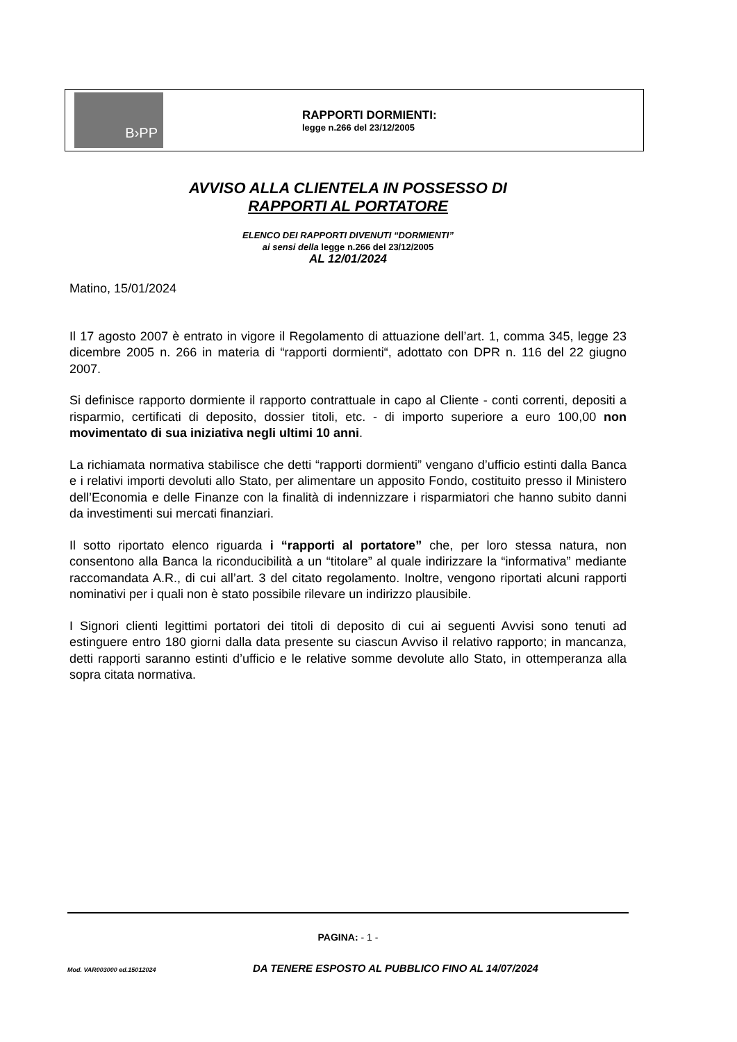B›PP
RAPPORTI DORMIENTI:
legge n.266 del 23/12/2005
AVVISO ALLA CLIENTELA IN POSSESSO DI
RAPPORTI AL PORTATORE
ELENCO DEI RAPPORTI DIVENUTI “DORMIENTI”
ai sensi della legge n.266 del 23/12/2005
AL 12/01/2024
Matino, 15/01/2024
Il 17 agosto 2007 è entrato in vigore il Regolamento di attuazione dell’art. 1, comma 345, legge 23 dicembre 2005 n. 266 in materia di “rapporti dormienti“, adottato con DPR n. 116 del 22 giugno 2007.
Si definisce rapporto dormiente il rapporto contrattuale in capo al Cliente - conti correnti, depositi a risparmio, certificati di deposito, dossier titoli, etc. - di importo superiore a euro 100,00 non movimentato di sua iniziativa negli ultimi 10 anni.
La richiamata normativa stabilisce che detti “rapporti dormienti” vengano d’ufficio estinti dalla Banca e i relativi importi devoluti allo Stato, per alimentare un apposito Fondo, costituito presso il Ministero dell’Economia e delle Finanze con la finalità di indennizzare i risparmiatori che hanno subito danni da investimenti sui mercati finanziari.
Il sotto riportato elenco riguarda i “rapporti al portatore” che, per loro stessa natura, non consentono alla Banca la riconducibilità a un “titolare” al quale indirizzare la “informativa” mediante raccomandata A.R., di cui all’art. 3 del citato regolamento. Inoltre, vengono riportati alcuni rapporti nominativi per i quali non è stato possibile rilevare un indirizzo plausibile.
I Signori clienti legittimi portatori dei titoli di deposito di cui ai seguenti Avvisi sono tenuti ad estinguere entro 180 giorni dalla data presente su ciascun Avviso il relativo rapporto; in mancanza, detti rapporti saranno estinti d’ufficio e le relative somme devolute allo Stato, in ottemperanza alla sopra citata normativa.
PAGINA: - 1 -
Mod. VAR003000 ed.15012024 DA TENERE ESPOSTO AL PUBBLICO FINO AL 14/07/2024